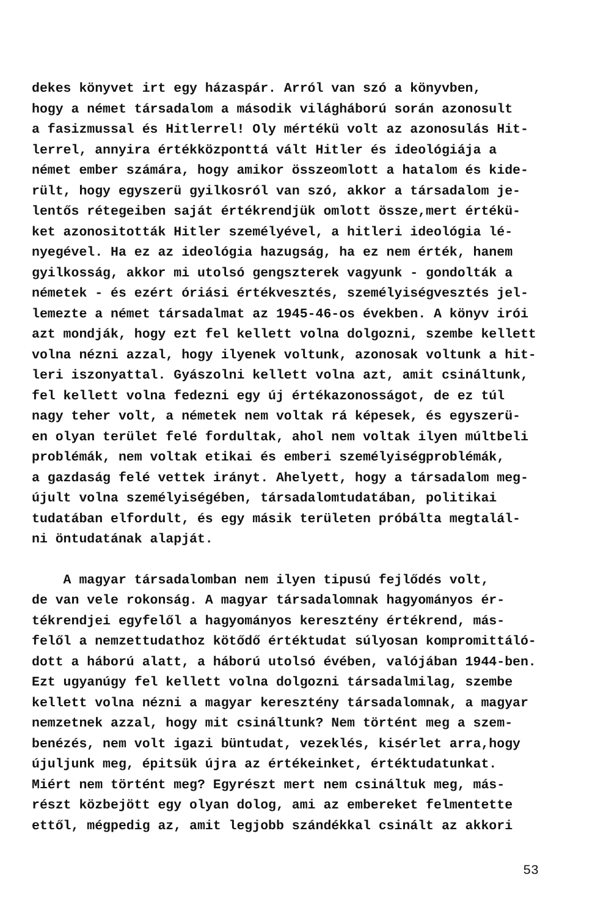dekes könyvet irt egy házaspár. Arról van szó a könyvben,
hogy a német társadalom a második világháború során azonosult
a fasizmussal és Hitlerrel! Oly mértékü volt az azonosulás Hit-
lerrel, annyira értékközponttá vált Hitler és ideológiája a
német ember számára, hogy amikor összeomlott a hatalom és kide-
rült, hogy egyszerü gyilkosról van szó, akkor a társadalom je-
lentős rétegeiben saját értékrendjük omlott össze,mert értékü-
ket azonositották Hitler személyével, a hitleri ideológia lé-
nyegével. Ha ez az ideológia hazugság, ha ez nem érték, hanem
gyilkosság, akkor mi utolsó gengszterek vagyunk - gondolták a
németek - és ezért óriási értékvesztés, személyiségvesztés jel-
lemezte a német társadalmat az 1945-46-os években. A könyv irói
azt mondják, hogy ezt fel kellett volna dolgozni, szembe kellett
volna nézni azzal, hogy ilyenek voltunk, azonosak voltunk a hit-
leri iszonyattal. Gyászolni kellett volna azt, amit csináltunk,
fel kellett volna fedezni egy új értékazonosságot, de ez túl
nagy teher volt, a németek nem voltak rá képesek, és egyszerü-
en olyan terület felé fordultak, ahol nem voltak ilyen múltbeli
problémák, nem voltak etikai és emberi személyiségproblémák,
a gazdaság felé vettek irányt. Ahelyett, hogy a társadalom meg-
újult volna személyiségében, társadalomtudatában, politikai
tudatában elfordult, és egy másik területen próbálta megtalál-
ni öntudatának alapját.
A magyar társadalomban nem ilyen tipusú fejlődés volt,
de van vele rokonság. A magyar társadalomnak hagyományos ér-
tékrendjei egyfelől a hagyományos keresztény értékrend, más-
felől a nemzettudathoz kötődő értéktudat súlyosan kompromittáló-
dott a háború alatt, a háború utolsó évében, valójában 1944-ben.
Ezt ugyanúgy fel kellett volna dolgozni társadalmilag, szembe
kellett volna nézni a magyar keresztény társadalomnak, a magyar
nemzetnek azzal, hogy mit csináltunk? Nem történt meg a szem-
benézés, nem volt igazi büntudat, vezeklés, kisérlet arra,hogy
újuljunk meg, épitsük újra az értékeinket, értéktudatunkat.
Miért nem történt meg? Egyrészt mert nem csináltuk meg, más-
részt közbejött egy olyan dolog, ami az embereket felmentette
ettől, mégpedig az, amit legjobb szándékkal csinált az akkori
53